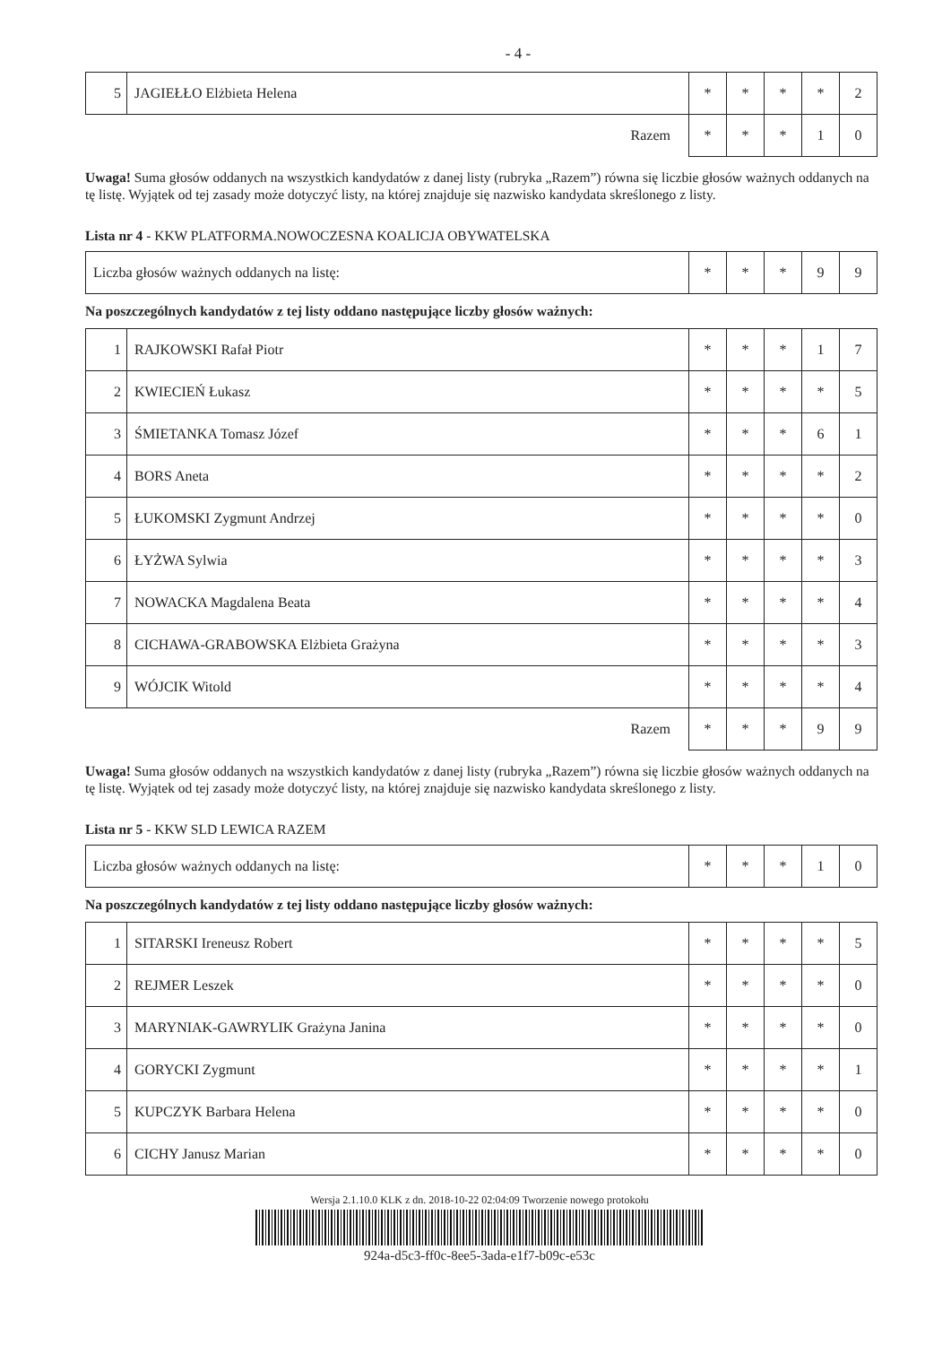- 4 -
| 5 | JAGIEŁŁO Elżbieta Helena | * | * | * | * | 2 |
| Razem | | * | * | * | 1 | 0 |
Uwaga! Suma głosów oddanych na wszystkich kandydatów z danej listy (rubryka „Razem”) równa się liczbie głosów ważnych oddanych na tę listę. Wyjątek od tej zasady może dotyczyć listy, na której znajduje się nazwisko kandydata skreślonego z listy.
Lista nr 4 - KKW PLATFORMA.NOWOCZESNA KOALICJA OBYWATELSKA
| Liczba głosów ważnych oddanych na listę: | * | * | * | 9 | 9 |
Na poszczególnych kandydatów z tej listy oddano następujące liczby głosów ważnych:
| 1 | RAJKOWSKI Rafał Piotr | * | * | * | 1 | 7 |
| 2 | KWIECIEŃ Łukasz | * | * | * | * | 5 |
| 3 | ŚMIETANKA Tomasz Józef | * | * | * | 6 | 1 |
| 4 | BORS Aneta | * | * | * | * | 2 |
| 5 | ŁUKOMSKI Zygmunt Andrzej | * | * | * | * | 0 |
| 6 | ŁYŻWA Sylwia | * | * | * | * | 3 |
| 7 | NOWACKA Magdalena Beata | * | * | * | * | 4 |
| 8 | CICHAWA-GRABOWSKA Elżbieta Grażyna | * | * | * | * | 3 |
| 9 | WÓJCIK Witold | * | * | * | * | 4 |
| Razem | | * | * | * | 9 | 9 |
Uwaga! Suma głosów oddanych na wszystkich kandydatów z danej listy (rubryka „Razem”) równa się liczbie głosów ważnych oddanych na tę listę. Wyjątek od tej zasady może dotyczyć listy, na której znajduje się nazwisko kandydata skreślonego z listy.
Lista nr 5 - KKW SLD LEWICA RAZEM
| Liczba głosów ważnych oddanych na listę: | * | * | * | 1 | 0 |
Na poszczególnych kandydatów z tej listy oddano następujące liczby głosów ważnych:
| 1 | SITARSKI Ireneusz Robert | * | * | * | * | 5 |
| 2 | REJMER Leszek | * | * | * | * | 0 |
| 3 | MARYNIAK-GAWRYLIK Grażyna Janina | * | * | * | * | 0 |
| 4 | GORYCKI Zygmunt | * | * | * | * | 1 |
| 5 | KUPCZYK Barbara Helena | * | * | * | * | 0 |
| 6 | CICHY Janusz Marian | * | * | * | * | 0 |
Wersja 2.1.10.0 KLK z dn. 2018-10-22 02:04:09 Tworzenie nowego protokołu
924a-d5c3-ff0c-8ee5-3ada-e1f7-b09c-e53c